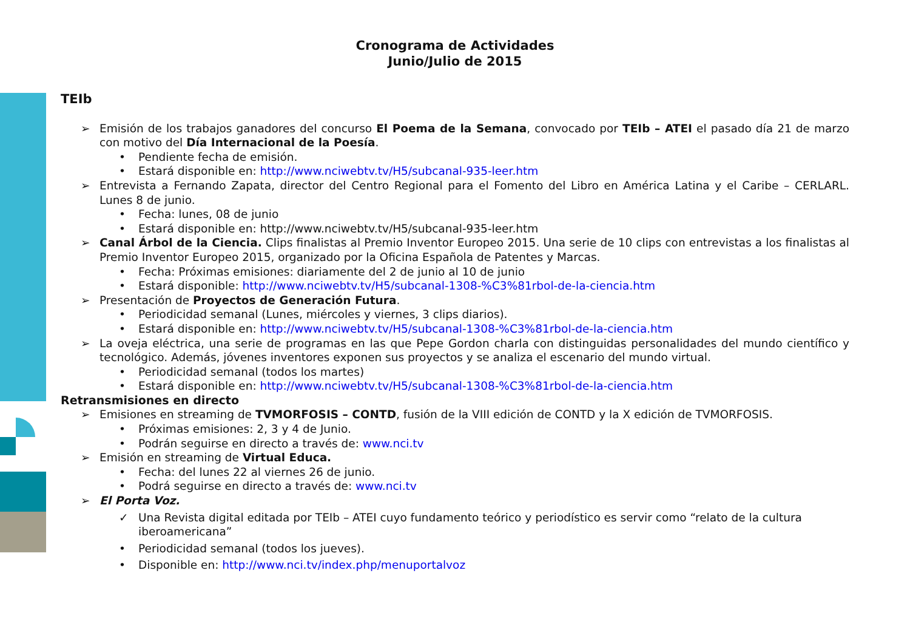Cronograma de Actividades
Junio/Julio de 2015
TEIb
➢ Emisión de los trabajos ganadores del concurso El Poema de la Semana, convocado por TEIb – ATEI el pasado día 21 de marzo con motivo del Día Internacional de la Poesía.
• Pendiente fecha de emisión.
• Estará disponible en: http://www.nciwebtv.tv/H5/subcanal-935-leer.htm
➢ Entrevista a Fernando Zapata, director del Centro Regional para el Fomento del Libro en América Latina y el Caribe – CERLARL. Lunes 8 de junio.
• Fecha: lunes, 08 de junio
• Estará disponible en: http://www.nciwebtv.tv/H5/subcanal-935-leer.htm
➢ Canal Árbol de la Ciencia. Clips finalistas al Premio Inventor Europeo 2015. Una serie de 10 clips con entrevistas a los finalistas al Premio Inventor Europeo 2015, organizado por la Oficina Española de Patentes y Marcas.
• Fecha: Próximas emisiones: diariamente del 2 de junio al 10 de junio
• Estará disponible: http://www.nciwebtv.tv/H5/subcanal-1308-%C3%81rbol-de-la-ciencia.htm
➢ Presentación de Proyectos de Generación Futura.
• Periodicidad semanal (Lunes, miércoles y viernes, 3 clips diarios).
• Estará disponible en: http://www.nciwebtv.tv/H5/subcanal-1308-%C3%81rbol-de-la-ciencia.htm
➢ La oveja eléctrica, una serie de programas en las que Pepe Gordon charla con distinguidas personalidades del mundo científico y tecnológico. Además, jóvenes inventores exponen sus proyectos y se analiza el escenario del mundo virtual.
• Periodicidad semanal (todos los martes)
• Estará disponible en: http://www.nciwebtv.tv/H5/subcanal-1308-%C3%81rbol-de-la-ciencia.htm
Retransmisiones en directo
➢ Emisiones en streaming de TVMORFOSIS – CONTD, fusión de la VIII edición de CONTD y la X edición de TVMORFOSIS.
• Próximas emisiones: 2, 3 y 4 de Junio.
• Podrán seguirse en directo a través de: www.nci.tv
➢ Emisión en streaming de Virtual Educa.
• Fecha: del lunes 22 al viernes 26 de junio.
• Podrá seguirse en directo a través de: www.nci.tv
➢ El Porta Voz.
✓ Una Revista digital editada por TEIb – ATEI cuyo fundamento teórico y periodístico es servir como “relato de la cultura iberoamericana”
• Periodicidad semanal (todos los jueves).
• Disponible en: http://www.nci.tv/index.php/menuportalvoz